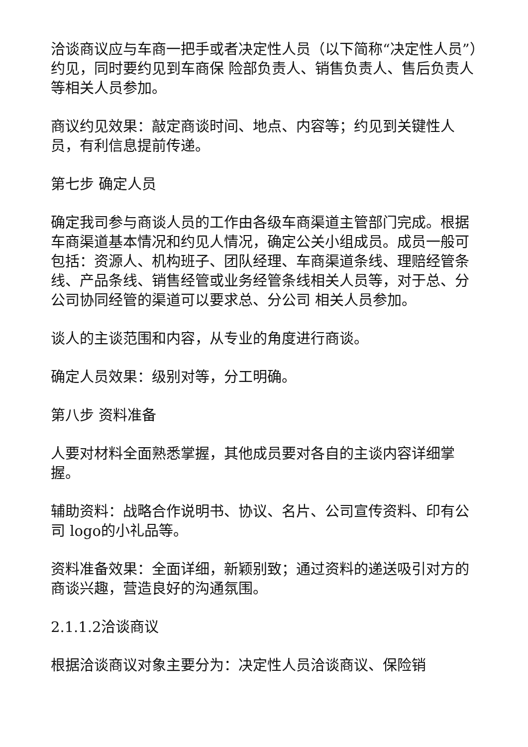洽谈商议应与车商一把手或者决定性人员（以下简称“决定性人员”）约见，同时要约见到车商保 险部负责人、销售负责人、售后负责人等相关人员参加。
商议约见效果：敲定商谈时间、地点、内容等；约见到关键性人员，有利信息提前传递。
第七步 确定人员
确定我司参与商谈人员的工作由各级车商渠道主管部门完成。根据车商渠道基本情况和约见人情况，确定公关小组成员。成员一般可包括：资源人、机构班子、团队经理、车商渠道条线、理赔经管条线、产品条线、销售经管或业务经管条线相关人员等，对于总、分公司协同经管的渠道可以要求总、分公司 相关人员参加。
谈人的主谈范围和内容，从专业的角度进行商谈。
确定人员效果：级别对等，分工明确。
第八步 资料准备
人要对材料全面熟悉掌握，其他成员要对各自的主谈内容详细掌握。
辅助资料：战略合作说明书、协议、名片、公司宣传资料、印有公司 logo的小礼品等。
资料准备效果：全面详细，新颖别致；通过资料的递送吸引对方的商谈兴趣，营造良好的沟通氛围。
2.1.1.2洽谈商议
根据洽谈商议对象主要分为：决定性人员洽谈商议、保险销